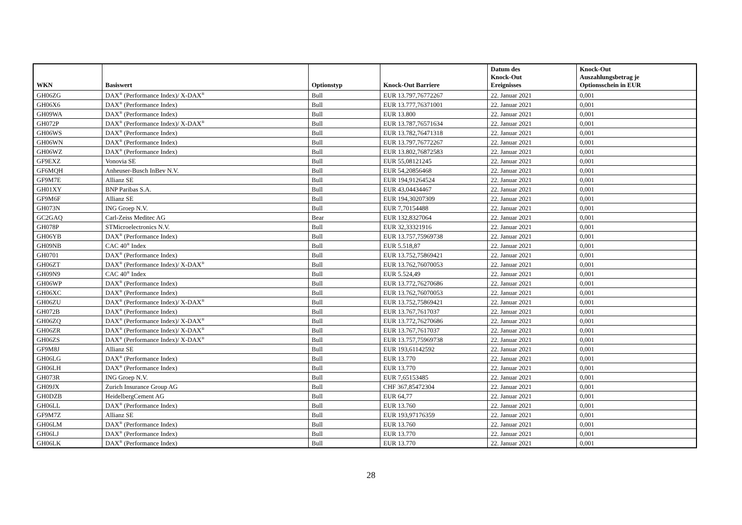| WKN | Basiswert | Optionstyp | Knock-Out Barriere | Datum des Knock-Out Ereignisses | Knock-Out Auszahlungsbetrag je Optionsschein in EUR |
| --- | --- | --- | --- | --- | --- |
| GH06ZG | DAX<sup>®</sup> (Performance Index)/ X-DAX<sup>®</sup> | Bull | EUR 13.797,76772267 | 22. Januar 2021 | 0,001 |
| GH06X6 | DAX<sup>®</sup> (Performance Index) | Bull | EUR 13.777,76371001 | 22. Januar 2021 | 0,001 |
| GH09WA | DAX<sup>®</sup> (Performance Index) | Bull | EUR 13.800 | 22. Januar 2021 | 0,001 |
| GH072P | DAX<sup>®</sup> (Performance Index)/ X-DAX<sup>®</sup> | Bull | EUR 13.787,76571634 | 22. Januar 2021 | 0,001 |
| GH06WS | DAX<sup>®</sup> (Performance Index) | Bull | EUR 13.782,76471318 | 22. Januar 2021 | 0,001 |
| GH06WN | DAX<sup>®</sup> (Performance Index) | Bull | EUR 13.797,76772267 | 22. Januar 2021 | 0,001 |
| GH06WZ | DAX<sup>®</sup> (Performance Index) | Bull | EUR 13.802,76872583 | 22. Januar 2021 | 0,001 |
| GF9EXZ | Vonovia SE | Bull | EUR 55,08121245 | 22. Januar 2021 | 0,001 |
| GF6MQH | Anheuser-Busch InBev N.V. | Bull | EUR 54,20856468 | 22. Januar 2021 | 0,001 |
| GF9M7E | Allianz SE | Bull | EUR 194,91264524 | 22. Januar 2021 | 0,001 |
| GH01XY | BNP Paribas S.A. | Bull | EUR 43,04434467 | 22. Januar 2021 | 0,001 |
| GF9M6F | Allianz SE | Bull | EUR 194,30207309 | 22. Januar 2021 | 0,001 |
| GH073N | ING Groep N.V. | Bull | EUR 7,70154488 | 22. Januar 2021 | 0,001 |
| GC2GAQ | Carl-Zeiss Meditec AG | Bear | EUR 132,8327064 | 22. Januar 2021 | 0,001 |
| GH078P | STMicroelectronics N.V. | Bull | EUR 32,33321916 | 22. Januar 2021 | 0,001 |
| GH06YB | DAX<sup>®</sup> (Performance Index) | Bull | EUR 13.757,75969738 | 22. Januar 2021 | 0,001 |
| GH09NB | CAC 40<sup>®</sup> Index | Bull | EUR 5.518,87 | 22. Januar 2021 | 0,001 |
| GH0701 | DAX<sup>®</sup> (Performance Index) | Bull | EUR 13.752,75869421 | 22. Januar 2021 | 0,001 |
| GH06ZT | DAX<sup>®</sup> (Performance Index)/ X-DAX<sup>®</sup> | Bull | EUR 13.762,76070053 | 22. Januar 2021 | 0,001 |
| GH09N9 | CAC 40<sup>®</sup> Index | Bull | EUR 5.524,49 | 22. Januar 2021 | 0,001 |
| GH06WP | DAX<sup>®</sup> (Performance Index) | Bull | EUR 13.772,76270686 | 22. Januar 2021 | 0,001 |
| GH06XC | DAX<sup>®</sup> (Performance Index) | Bull | EUR 13.762,76070053 | 22. Januar 2021 | 0,001 |
| GH06ZU | DAX<sup>®</sup> (Performance Index)/ X-DAX<sup>®</sup> | Bull | EUR 13.752,75869421 | 22. Januar 2021 | 0,001 |
| GH072B | DAX<sup>®</sup> (Performance Index) | Bull | EUR 13.767,7617037 | 22. Januar 2021 | 0,001 |
| GH06ZQ | DAX<sup>®</sup> (Performance Index)/ X-DAX<sup>®</sup> | Bull | EUR 13.772,76270686 | 22. Januar 2021 | 0,001 |
| GH06ZR | DAX<sup>®</sup> (Performance Index)/ X-DAX<sup>®</sup> | Bull | EUR 13.767,7617037 | 22. Januar 2021 | 0,001 |
| GH06ZS | DAX<sup>®</sup> (Performance Index)/ X-DAX<sup>®</sup> | Bull | EUR 13.757,75969738 | 22. Januar 2021 | 0,001 |
| GF9M8J | Allianz SE | Bull | EUR 193,61142592 | 22. Januar 2021 | 0,001 |
| GH06LG | DAX<sup>®</sup> (Performance Index) | Bull | EUR 13.770 | 22. Januar 2021 | 0,001 |
| GH06LH | DAX<sup>®</sup> (Performance Index) | Bull | EUR 13.770 | 22. Januar 2021 | 0,001 |
| GH073R | ING Groep N.V. | Bull | EUR 7,65153485 | 22. Januar 2021 | 0,001 |
| GH09JX | Zurich Insurance Group AG | Bull | CHF 367,85472304 | 22. Januar 2021 | 0,001 |
| GH0DZB | HeidelbergCement AG | Bull | EUR 64,77 | 22. Januar 2021 | 0,001 |
| GH06LL | DAX<sup>®</sup> (Performance Index) | Bull | EUR 13.760 | 22. Januar 2021 | 0,001 |
| GF9M7Z | Allianz SE | Bull | EUR 193,97176359 | 22. Januar 2021 | 0,001 |
| GH06LM | DAX<sup>®</sup> (Performance Index) | Bull | EUR 13.760 | 22. Januar 2021 | 0,001 |
| GH06LJ | DAX<sup>®</sup> (Performance Index) | Bull | EUR 13.770 | 22. Januar 2021 | 0,001 |
| GH06LK | DAX<sup>®</sup> (Performance Index) | Bull | EUR 13.770 | 22. Januar 2021 | 0,001 |
28